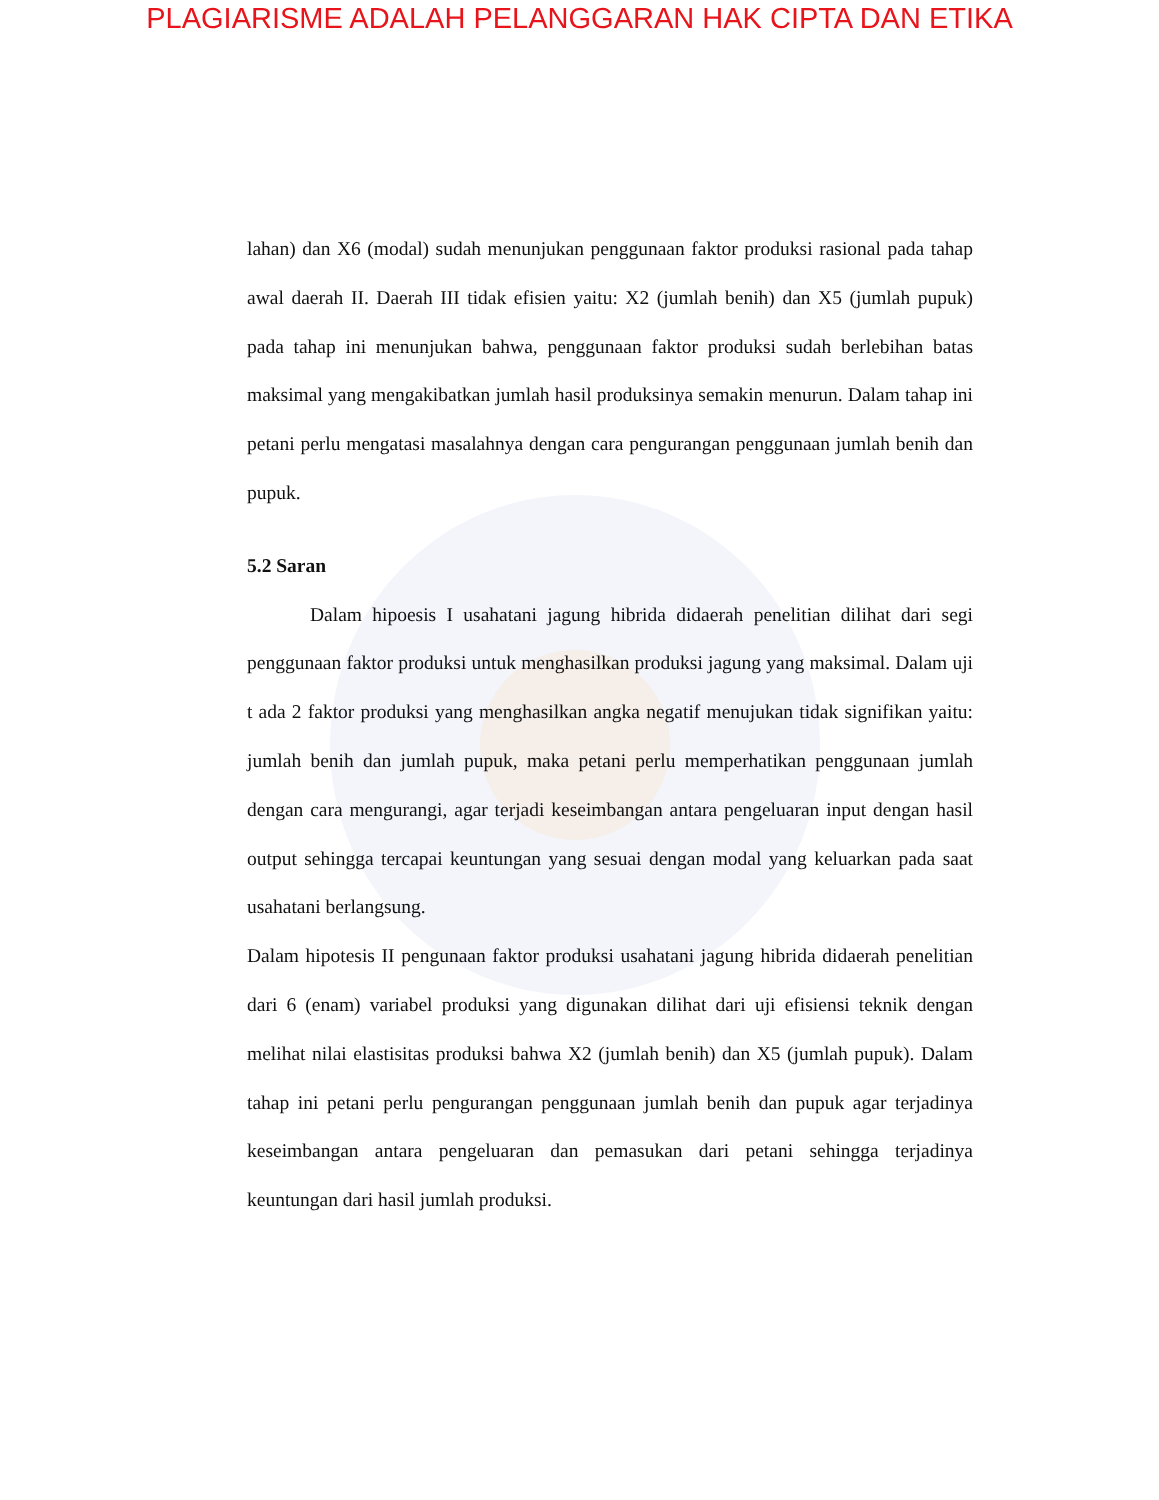PLAGIARISME ADALAH PELANGGARAN HAK CIPTA DAN ETIKA
lahan) dan X6 (modal) sudah menunjukan penggunaan faktor produksi rasional pada tahap awal daerah II. Daerah III tidak efisien yaitu: X2 (jumlah benih) dan X5 (jumlah pupuk) pada tahap ini menunjukan bahwa, penggunaan faktor produksi sudah berlebihan batas maksimal yang mengakibatkan jumlah hasil produksinya semakin menurun. Dalam tahap ini petani perlu mengatasi masalahnya dengan cara pengurangan penggunaan jumlah benih dan pupuk.
5.2 Saran
Dalam hipoesis I usahatani jagung hibrida didaerah penelitian dilihat dari segi penggunaan faktor produksi untuk menghasilkan produksi jagung yang maksimal. Dalam uji t ada 2 faktor produksi yang menghasilkan angka negatif menujukan tidak signifikan yaitu: jumlah benih dan jumlah pupuk, maka petani perlu memperhatikan penggunaan jumlah dengan cara mengurangi, agar terjadi keseimbangan antara pengeluaran input dengan hasil output sehingga tercapai keuntungan yang sesuai dengan modal yang keluarkan pada saat usahatani berlangsung.
Dalam hipotesis II pengunaan faktor produksi usahatani jagung hibrida didaerah penelitian dari 6 (enam) variabel produksi yang digunakan dilihat dari uji efisiensi teknik dengan melihat nilai elastisitas produksi bahwa X2 (jumlah benih) dan X5 (jumlah pupuk). Dalam tahap ini petani perlu pengurangan penggunaan jumlah benih dan pupuk agar terjadinya keseimbangan antara pengeluaran dan pemasukan dari petani sehingga terjadinya keuntungan dari hasil jumlah produksi.